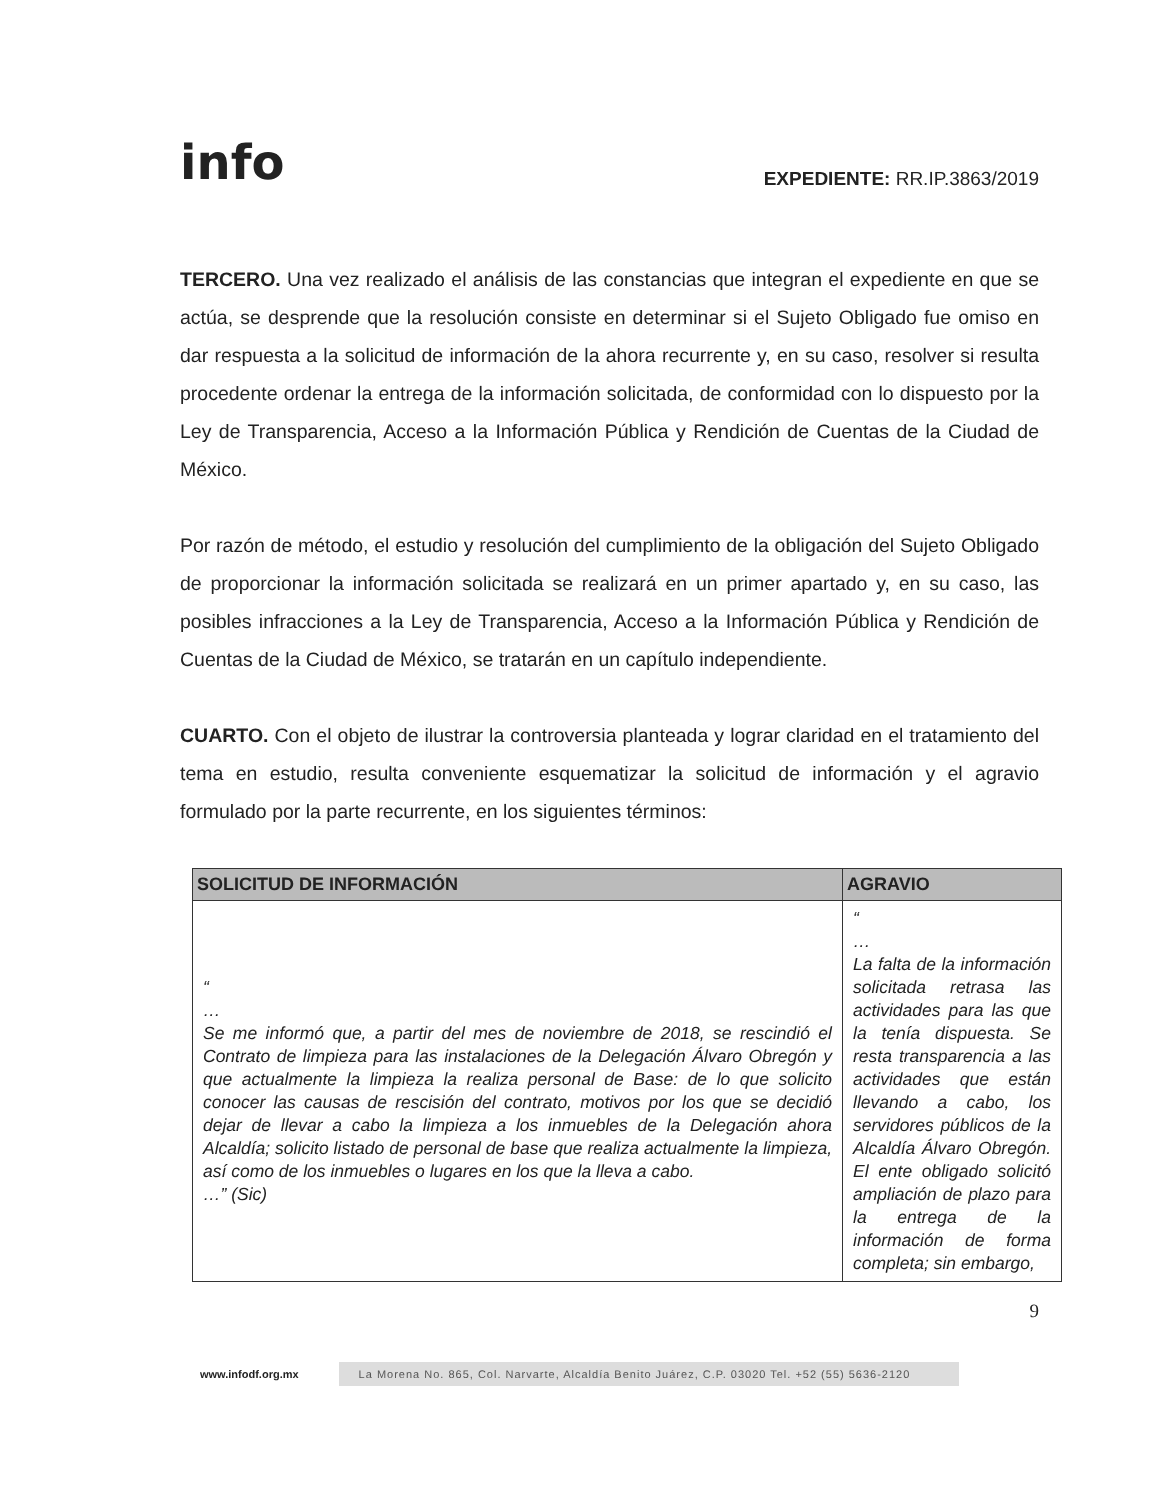info
EXPEDIENTE: RR.IP.3863/2019
TERCERO. Una vez realizado el análisis de las constancias que integran el expediente en que se actúa, se desprende que la resolución consiste en determinar si el Sujeto Obligado fue omiso en dar respuesta a la solicitud de información de la ahora recurrente y, en su caso, resolver si resulta procedente ordenar la entrega de la información solicitada, de conformidad con lo dispuesto por la Ley de Transparencia, Acceso a la Información Pública y Rendición de Cuentas de la Ciudad de México.
Por razón de método, el estudio y resolución del cumplimiento de la obligación del Sujeto Obligado de proporcionar la información solicitada se realizará en un primer apartado y, en su caso, las posibles infracciones a la Ley de Transparencia, Acceso a la Información Pública y Rendición de Cuentas de la Ciudad de México, se tratarán en un capítulo independiente.
CUARTO. Con el objeto de ilustrar la controversia planteada y lograr claridad en el tratamiento del tema en estudio, resulta conveniente esquematizar la solicitud de información y el agravio formulado por la parte recurrente, en los siguientes términos:
| SOLICITUD DE INFORMACIÓN | AGRAVIO |
| --- | --- |
| “ … Se me informó que, a partir del mes de noviembre de 2018, se rescindió el Contrato de limpieza para las instalaciones de la Delegación Álvaro Obregón y que actualmente la limpieza la realiza personal de Base: de lo que solicito conocer las causas de rescisión del contrato, motivos por los que se decidió dejar de llevar a cabo la limpieza a los inmuebles de la Delegación ahora Alcaldía; solicito listado de personal de base que realiza actualmente la limpieza, así como de los inmuebles o lugares en los que la lleva a cabo. …” (Sic) | “ … La falta de la información solicitada retrasa las actividades para las que la tenía dispuesta. Se resta transparencia a las actividades que están llevando a cabo, los servidores públicos de la Alcaldía Álvaro Obregón. El ente obligado solicitó ampliación de plazo para la entrega de la información de forma completa; sin embargo, |
9
www.infodf.org.mx La Morena No. 865, Col. Narvarte, Alcaldía Benito Juárez, C.P. 03020 Tel. +52 (55) 5636-2120